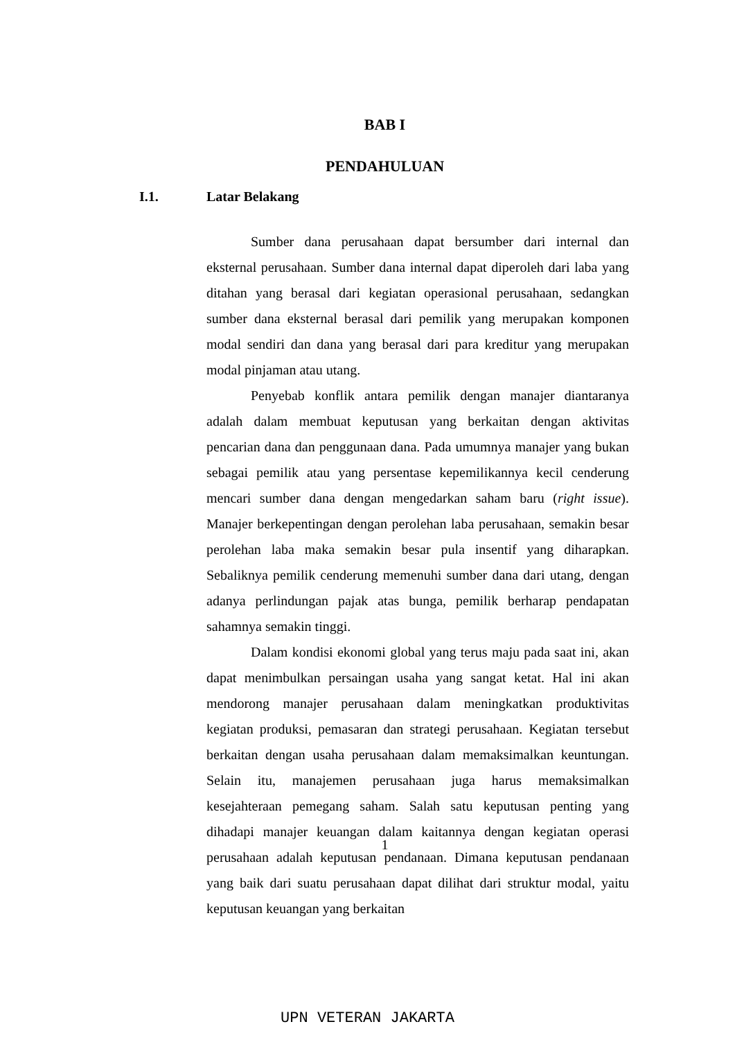BAB I
PENDAHULUAN
I.1. Latar Belakang
Sumber dana perusahaan dapat bersumber dari internal dan eksternal perusahaan. Sumber dana internal dapat diperoleh dari laba yang ditahan yang berasal dari kegiatan operasional perusahaan, sedangkan sumber dana eksternal berasal dari pemilik yang merupakan komponen modal sendiri dan dana yang berasal dari para kreditur yang merupakan modal pinjaman atau utang.
Penyebab konflik antara pemilik dengan manajer diantaranya adalah dalam membuat keputusan yang berkaitan dengan aktivitas pencarian dana dan penggunaan dana. Pada umumnya manajer yang bukan sebagai pemilik atau yang persentase kepemilikannya kecil cenderung mencari sumber dana dengan mengedarkan saham baru (right issue). Manajer berkepentingan dengan perolehan laba perusahaan, semakin besar perolehan laba maka semakin besar pula insentif yang diharapkan. Sebaliknya pemilik cenderung memenuhi sumber dana dari utang, dengan adanya perlindungan pajak atas bunga, pemilik berharap pendapatan sahamnya semakin tinggi.
Dalam kondisi ekonomi global yang terus maju pada saat ini, akan dapat menimbulkan persaingan usaha yang sangat ketat. Hal ini akan mendorong manajer perusahaan dalam meningkatkan produktivitas kegiatan produksi, pemasaran dan strategi perusahaan. Kegiatan tersebut berkaitan dengan usaha perusahaan dalam memaksimalkan keuntungan. Selain itu, manajemen perusahaan juga harus memaksimalkan kesejahteraan pemegang saham. Salah satu keputusan penting yang dihadapi manajer keuangan dalam kaitannya dengan kegiatan operasi perusahaan adalah keputusan pendanaan. Dimana keputusan pendanaan yang baik dari suatu perusahaan dapat dilihat dari struktur modal, yaitu keputusan keuangan yang berkaitan
1
UPN VETERAN JAKARTA